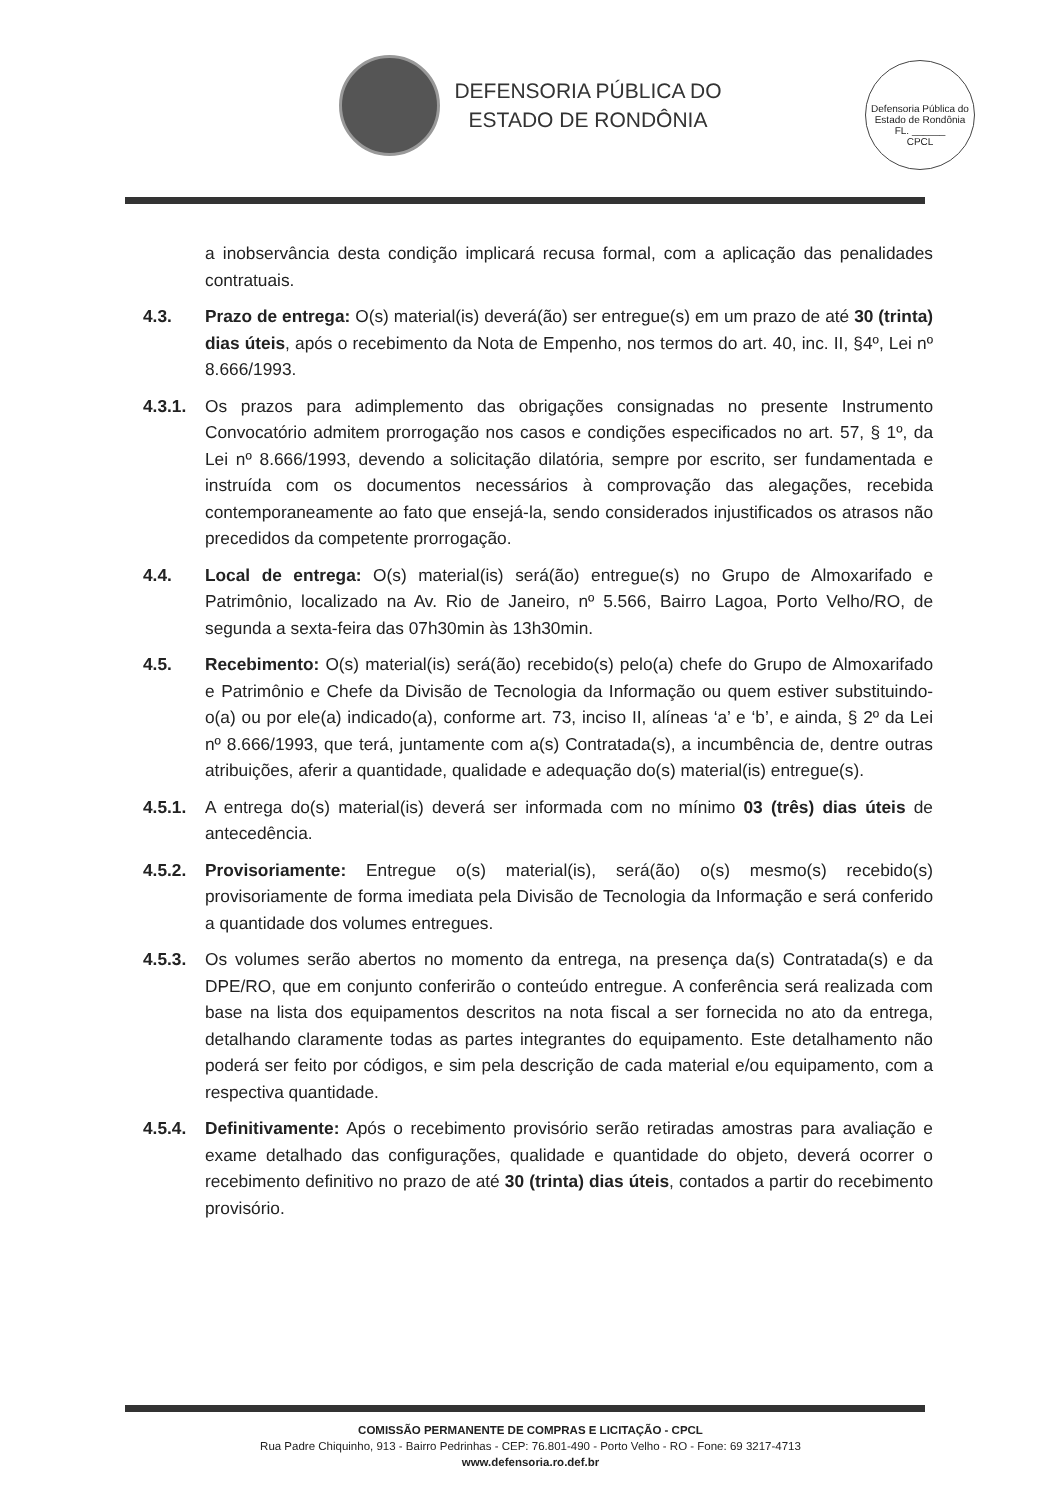DEFENSORIA PÚBLICA DO
ESTADO DE RONDÔNIA
Defensoria Pública do Estado de Rondônia
FL. ______
CPCL
a inobservância desta condição implicará recusa formal, com a aplicação das penalidades contratuais.
4.3. Prazo de entrega: O(s) material(is) deverá(ão) ser entregue(s) em um prazo de até 30 (trinta) dias úteis, após o recebimento da Nota de Empenho, nos termos do art. 40, inc. II, §4º, Lei nº 8.666/1993.
4.3.1.
Os prazos para adimplemento das obrigações consignadas no presente Instrumento Convocatório admitem prorrogação nos casos e condições especificados no art. 57, § 1º, da Lei nº 8.666/1993, devendo a solicitação dilatória, sempre por escrito, ser fundamentada e instruída com os documentos necessários à comprovação das alegações, recebida contemporaneamente ao fato que ensejá-la, sendo considerados injustificados os atrasos não precedidos da competente prorrogação.
4.4. Local de entrega: O(s) material(is) será(ão) entregue(s) no Grupo de Almoxarifado e Patrimônio, localizado na Av. Rio de Janeiro, nº 5.566, Bairro Lagoa, Porto Velho/RO, de segunda a sexta-feira das 07h30min às 13h30min.
4.5. Recebimento: O(s) material(is) será(ão) recebido(s) pelo(a) chefe do Grupo de Almoxarifado e Patrimônio e Chefe da Divisão de Tecnologia da Informação ou quem estiver substituindo-o(a) ou por ele(a) indicado(a), conforme art. 73, inciso II, alíneas ‘a’ e ‘b’, e ainda, § 2º da Lei nº 8.666/1993, que terá, juntamente com a(s) Contratada(s), a incumbência de, dentre outras atribuições, aferir a quantidade, qualidade e adequação do(s) material(is) entregue(s).
4.5.1.
A entrega do(s) material(is) deverá ser informada com no mínimo 03 (três) dias úteis de antecedência.
4.5.2.
Provisoriamente: Entregue o(s) material(is), será(ão) o(s) mesmo(s) recebido(s) provisoriamente de forma imediata pela Divisão de Tecnologia da Informação e será conferido a quantidade dos volumes entregues.
4.5.3.
Os volumes serão abertos no momento da entrega, na presença da(s) Contratada(s) e da DPE/RO, que em conjunto conferirão o conteúdo entregue. A conferência será realizada com base na lista dos equipamentos descritos na nota fiscal a ser fornecida no ato da entrega, detalhando claramente todas as partes integrantes do equipamento. Este detalhamento não poderá ser feito por códigos, e sim pela descrição de cada material e/ou equipamento, com a respectiva quantidade.
4.5.4.
Definitivamente: Após o recebimento provisório serão retiradas amostras para avaliação e exame detalhado das configurações, qualidade e quantidade do objeto, deverá ocorrer o recebimento definitivo no prazo de até 30 (trinta) dias úteis, contados a partir do recebimento provisório.
COMISSÃO PERMANENTE DE COMPRAS E LICITAÇÃO - CPCL
Rua Padre Chiquinho, 913 - Bairro Pedrinhas - CEP: 76.801-490 - Porto Velho - RO - Fone: 69 3217-4713
www.defensoria.ro.def.br